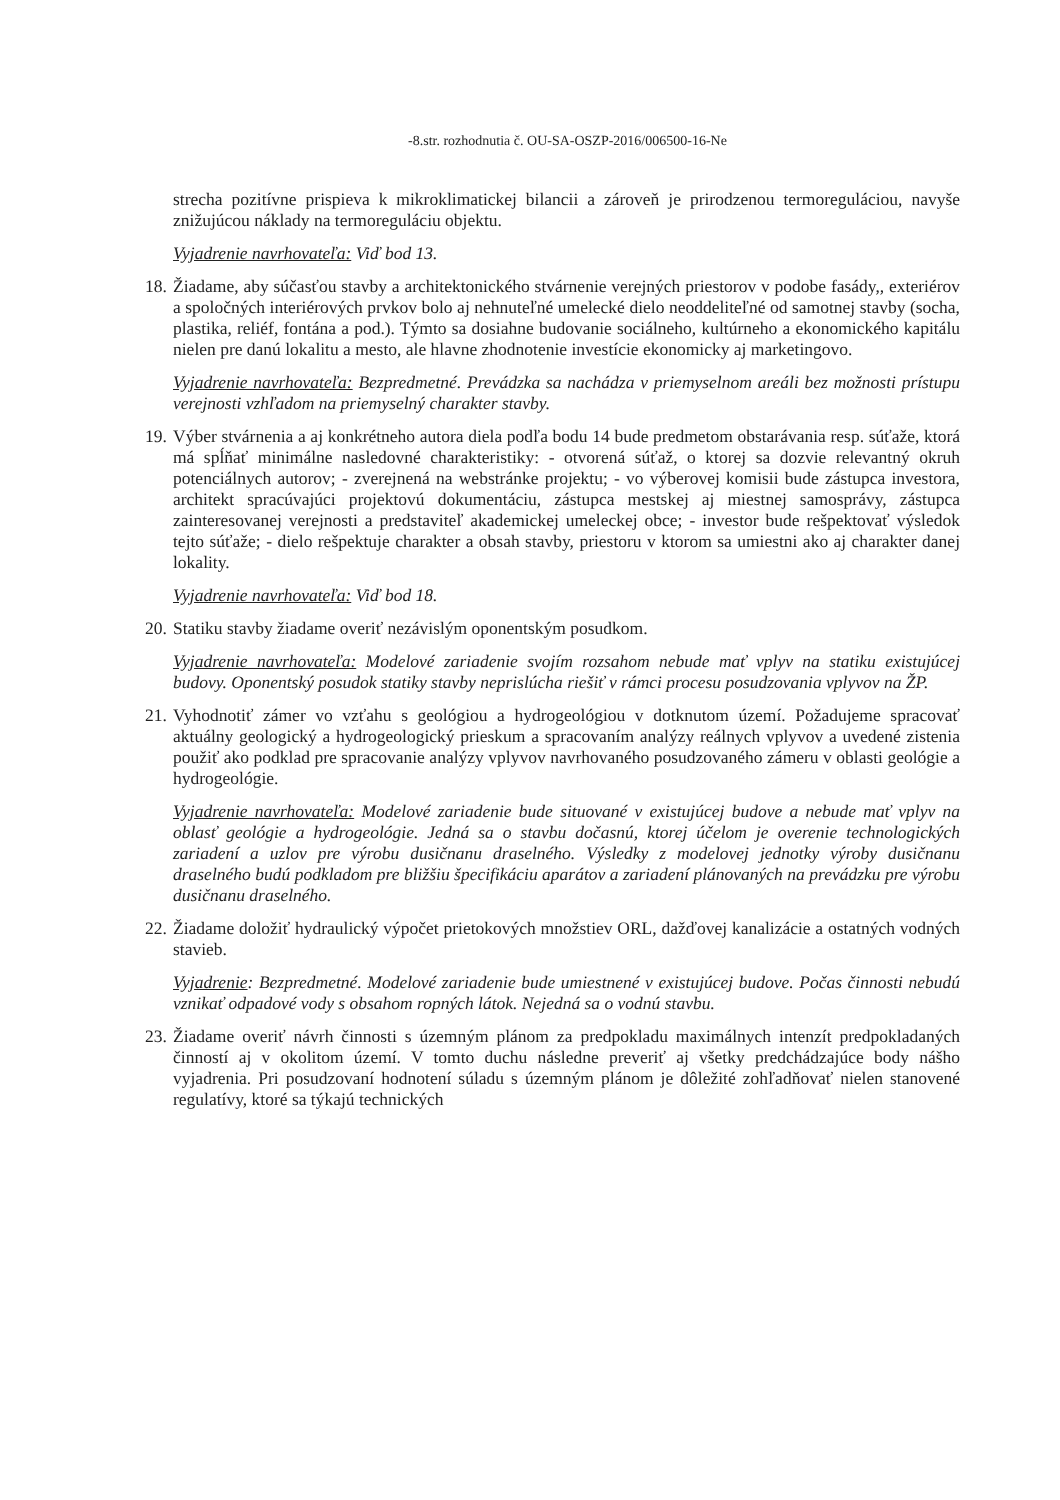-8.str. rozhodnutia č. OU-SA-OSZP-2016/006500-16-Ne
strecha pozitívne prispieva k mikroklimatickej bilancii a zároveň je prirodzenou termoreguláciou, navyše znižujúcou náklady na termoreguláciu objektu.
Vyjadrenie navrhovateľa: Viď bod 13.
18. Žiadame, aby súčasťou stavby a architektonického stvárnenie verejných priestorov v podobe fasády,, exteriérov a spoločných interiérových prvkov bolo aj nehnuteľné umelecké dielo neoddeliteľné od samotnej stavby (socha, plastika, reliéf, fontána a pod.). Týmto sa dosiahne budovanie sociálneho, kultúrneho a ekonomického kapitálu nielen pre danú lokalitu a mesto, ale hlavne zhodnotenie investície ekonomicky aj marketingovo.
Vyjadrenie navrhovateľa: Bezpredmetné. Prevádzka sa nachádza v priemyselnom areáli bez možnosti prístupu verejnosti vzhľadom na priemyselný charakter stavby.
19. Výber stvárnenia a aj konkrétneho autora diela podľa bodu 14 bude predmetom obstarávania resp. súťaže, ktorá má spĺňať minimálne nasledovné charakteristiky: - otvorená súťaž, o ktorej sa dozvie relevantný okruh potenciálnych autorov; - zverejnená na webstránke projektu; - vo výberovej komisii bude zástupca investora, architekt spracúvajúci projektovú dokumentáciu, zástupca mestskej aj miestnej samosprávy, zástupca zainteresovanej verejnosti a predstaviteľ akademickej umeleckej obce; - investor bude rešpektovať výsledok tejto súťaže; - dielo rešpektuje charakter a obsah stavby, priestoru v ktorom sa umiestni ako aj charakter danej lokality.
Vyjadrenie navrhovateľa: Viď bod 18.
20. Statiku stavby žiadame overiť nezávislým oponentským posudkom.
Vyjadrenie navrhovateľa: Modelové zariadenie svojím rozsahom nebude mať vplyv na statiku existujúcej budovy. Oponentský posudok statiky stavby neprislúcha riešiť v rámci procesu posudzovania vplyvov na ŽP.
21. Vyhodnotiť zámer vo vzťahu s geológiou a hydrogeológiou v dotknutom území. Požadujeme spracovať aktuálny geologický a hydrogeologický prieskum a spracovaním analýzy reálnych vplyvov a uvedené zistenia použiť ako podklad pre spracovanie analýzy vplyvov navrhovaného posudzovaného zámeru v oblasti geológie a hydrogeológie.
Vyjadrenie navrhovateľa: Modelové zariadenie bude situované v existujúcej budove a nebude mať vplyv na oblasť geológie a hydrogeológie. Jedná sa o stavbu dočasnú, ktorej účelom je overenie technologických zariadení a uzlov pre výrobu dusičnanu draselného. Výsledky z modelovej jednotky výroby dusičnanu draselného budú podkladom pre bližšiu špecifikáciu aparátov a zariadení plánovaných na prevádzku pre výrobu dusičnanu draselného.
22. Žiadame doložiť hydraulický výpočet prietokových množstiev ORL, dažďovej kanalizácie a ostatných vodných stavieb.
Vyjadrenie: Bezpredmetné. Modelové zariadenie bude umiestnené v existujúcej budove. Počas činnosti nebudú vznikať odpadové vody s obsahom ropných látok. Nejedná sa o vodnú stavbu.
23. Žiadame overiť návrh činnosti s územným plánom za predpokladu maximálnych intenzít predpokladaných činností aj v okolitom území. V tomto duchu následne preveriť aj všetky predchádzajúce body nášho vyjadrenia. Pri posudzovaní hodnotení súladu s územným plánom je dôležité zohľadňovať nielen stanovené regulatívy, ktoré sa týkajú technických